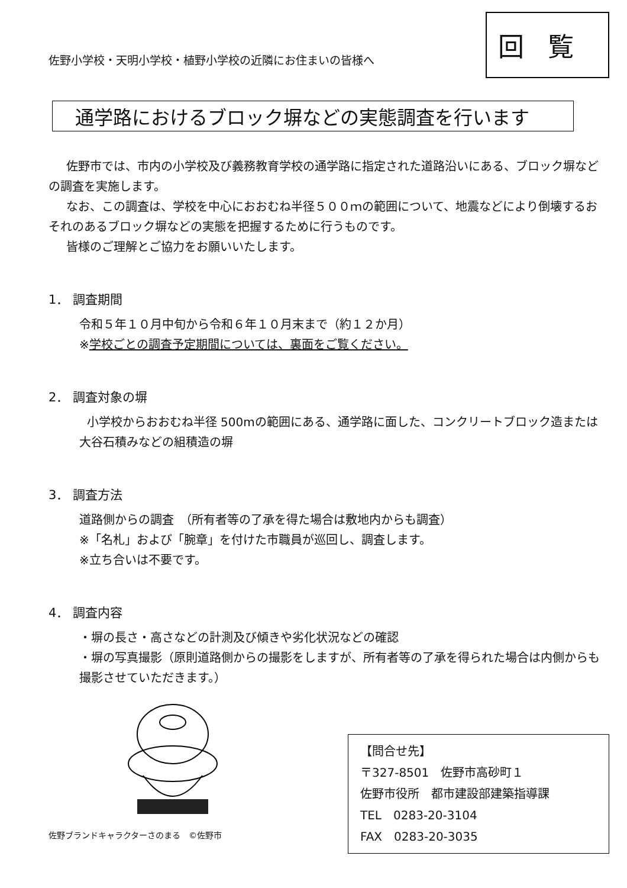佐野小学校・天明小学校・植野小学校の近隣にお住まいの皆様へ
回覧
通学路におけるブロック塀などの実態調査を行います
佐野市では、市内の小学校及び義務教育学校の通学路に指定された道路沿いにある、ブロック塀などの調査を実施します。
なお、この調査は、学校を中心におおむね半径５００ｍの範囲について、地震などにより倒壊するおそれのあるブロック塀などの実態を把握するために行うものです。
皆様のご理解とご協力をお願いいたします。
1． 調査期間
令和５年１０月中旬から令和６年１０月末まで（約１２か月）
※学校ごとの調査予定期間については、裏面をご覧ください。
2． 調査対象の塀
小学校からおおむね半径 500mの範囲にある、通学路に面した、コンクリートブロック造または大谷石積みなどの組積造の塀
3． 調査方法
道路側からの調査　（所有者等の了承を得た場合は敷地内からも調査）
※「名札」および「腕章」を付けた市職員が巡回し、調査します。
※立ち合いは不要です。
4． 調査内容
・塀の長さ・高さなどの計測及び傾きや劣化状況などの確認
・塀の写真撮影（原則道路側からの撮影をしますが、所有者等の了承を得られた場合は内側からも撮影させていただきます。）
佐野ブランドキャラクターさのまる　©佐野市
【問合せ先】
〒327-8501　佐野市高砂町１
佐野市役所　都市建設部建築指導課
TEL　0283-20-3104
FAX　0283-20-3035